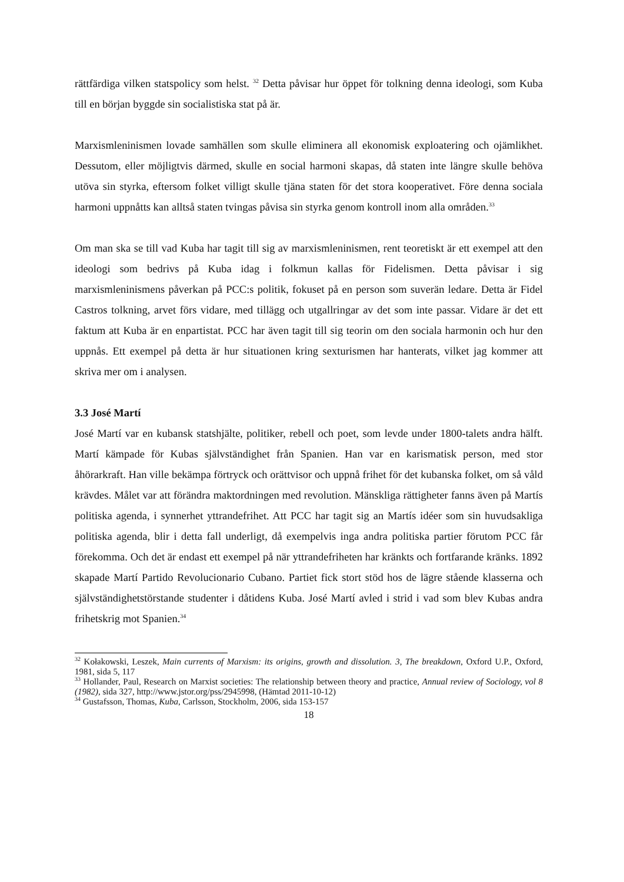rättfärdiga vilken statspolicy som helst. <sup>32</sup> Detta påvisar hur öppet för tolkning denna ideologi, som Kuba till en början byggde sin socialistiska stat på är.
Marxismleninismen lovade samhällen som skulle eliminera all ekonomisk exploatering och ojämlikhet. Dessutom, eller möjligtvis därmed, skulle en social harmoni skapas, då staten inte längre skulle behöva utöva sin styrka, eftersom folket villigt skulle tjäna staten för det stora kooperativet. Före denna sociala harmoni uppnåtts kan alltså staten tvingas påvisa sin styrka genom kontroll inom alla områden.<sup>33</sup>
Om man ska se till vad Kuba har tagit till sig av marxismleninismen, rent teoretiskt är ett exempel att den ideologi som bedrivs på Kuba idag i folkmun kallas för Fidelismen. Detta påvisar i sig marxismleninismens påverkan på PCC:s politik, fokuset på en person som suverän ledare. Detta är Fidel Castros tolkning, arvet förs vidare, med tillägg och utgallringar av det som inte passar. Vidare är det ett faktum att Kuba är en enpartistat. PCC har även tagit till sig teorin om den sociala harmonin och hur den uppnås. Ett exempel på detta är hur situationen kring sexturismen har hanterats, vilket jag kommer att skriva mer om i analysen.
3.3 José Martí
José Martí var en kubansk statshjälte, politiker, rebell och poet, som levde under 1800-talets andra hälft. Martí kämpade för Kubas självständighet från Spanien. Han var en karismatisk person, med stor åhörarkraft. Han ville bekämpa förtryck och orättvisor och uppnå frihet för det kubanska folket, om så våld krävdes. Målet var att förändra maktordningen med revolution. Mänskliga rättigheter fanns även på Martís politiska agenda, i synnerhet yttrandefrihet. Att PCC har tagit sig an Martís idéer som sin huvudsakliga politiska agenda, blir i detta fall underligt, då exempelvis inga andra politiska partier förutom PCC får förekomma. Och det är endast ett exempel på när yttrandefriheten har kränkts och fortfarande kränks. 1892 skapade Martí Partido Revolucionario Cubano. Partiet fick stort stöd hos de lägre stående klasserna och självständighetstörstande studenter i dåtidens Kuba. José Martí avled i strid i vad som blev Kubas andra frihetskrig mot Spanien.<sup>34</sup>
<sup>32</sup> Kołakowski, Leszek, Main currents of Marxism: its origins, growth and dissolution. 3, The breakdown, Oxford U.P., Oxford, 1981, sida 5, 117
<sup>33</sup> Hollander, Paul, Research on Marxist societies: The relationship between theory and practice, Annual review of Sociology, vol 8 (1982), sida 327, http://www.jstor.org/pss/2945998, (Hämtad 2011-10-12)
<sup>34</sup> Gustafsson, Thomas, Kuba, Carlsson, Stockholm, 2006, sida 153-157
18